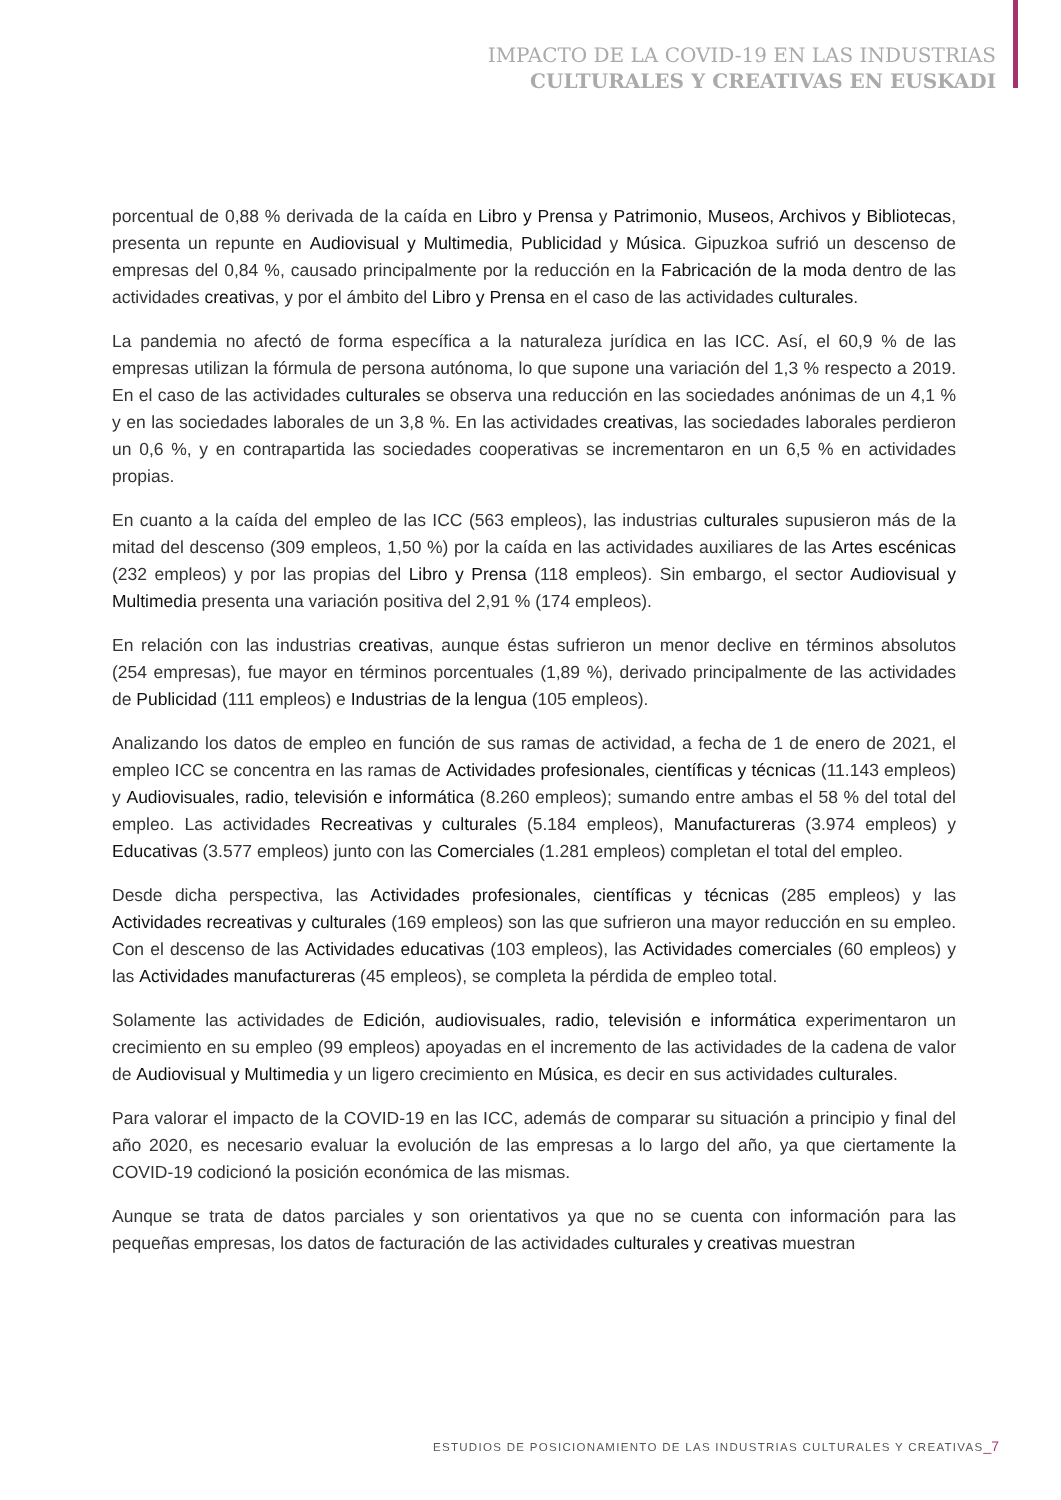IMPACTO DE LA COVID-19 EN LAS INDUSTRIAS
CULTURALES Y CREATIVAS EN EUSKADI
porcentual de 0,88 % derivada de la caída en Libro y Prensa y Patrimonio, Museos, Archivos y Bibliotecas, presenta un repunte en Audiovisual y Multimedia, Publicidad y Música. Gipuzkoa sufrió un descenso de empresas del 0,84 %, causado principalmente por la reducción en la Fabricación de la moda dentro de las actividades creativas, y por el ámbito del Libro y Prensa en el caso de las actividades culturales.
La pandemia no afectó de forma específica a la naturaleza jurídica en las ICC. Así, el 60,9 % de las empresas utilizan la fórmula de persona autónoma, lo que supone una variación del 1,3 % respecto a 2019. En el caso de las actividades culturales se observa una reducción en las sociedades anónimas de un 4,1 % y en las sociedades laborales de un 3,8 %. En las actividades creativas, las sociedades laborales perdieron un 0,6 %, y en contrapartida las sociedades cooperativas se incrementaron en un 6,5 % en actividades propias.
En cuanto a la caída del empleo de las ICC (563 empleos), las industrias culturales supusieron más de la mitad del descenso (309 empleos, 1,50 %) por la caída en las actividades auxiliares de las Artes escénicas (232 empleos) y por las propias del Libro y Prensa (118 empleos). Sin embargo, el sector Audiovisual y Multimedia presenta una variación positiva del 2,91 % (174 empleos).
En relación con las industrias creativas, aunque éstas sufrieron un menor declive en términos absolutos (254 empresas), fue mayor en términos porcentuales (1,89 %), derivado principalmente de las actividades de Publicidad (111 empleos) e Industrias de la lengua (105 empleos).
Analizando los datos de empleo en función de sus ramas de actividad, a fecha de 1 de enero de 2021, el empleo ICC se concentra en las ramas de Actividades profesionales, científicas y técnicas (11.143 empleos) y Audiovisuales, radio, televisión e informática (8.260 empleos); sumando entre ambas el 58 % del total del empleo. Las actividades Recreativas y culturales (5.184 empleos), Manufactureras (3.974 empleos) y Educativas (3.577 empleos) junto con las Comerciales (1.281 empleos) completan el total del empleo.
Desde dicha perspectiva, las Actividades profesionales, científicas y técnicas (285 empleos) y las Actividades recreativas y culturales (169 empleos) son las que sufrieron una mayor reducción en su empleo. Con el descenso de las Actividades educativas (103 empleos), las Actividades comerciales (60 empleos) y las Actividades manufactureras (45 empleos), se completa la pérdida de empleo total.
Solamente las actividades de Edición, audiovisuales, radio, televisión e informática experimentaron un crecimiento en su empleo (99 empleos) apoyadas en el incremento de las actividades de la cadena de valor de Audiovisual y Multimedia y un ligero crecimiento en Música, es decir en sus actividades culturales.
Para valorar el impacto de la COVID-19 en las ICC, además de comparar su situación a principio y final del año 2020, es necesario evaluar la evolución de las empresas a lo largo del año, ya que ciertamente la COVID-19 codicionó la posición económica de las mismas.
Aunque se trata de datos parciales y son orientativos ya que no se cuenta con información para las pequeñas empresas, los datos de facturación de las actividades culturales y creativas muestran
ESTUDIOS DE POSICIONAMIENTO DE LAS INDUSTRIAS CULTURALES Y CREATIVAS_7